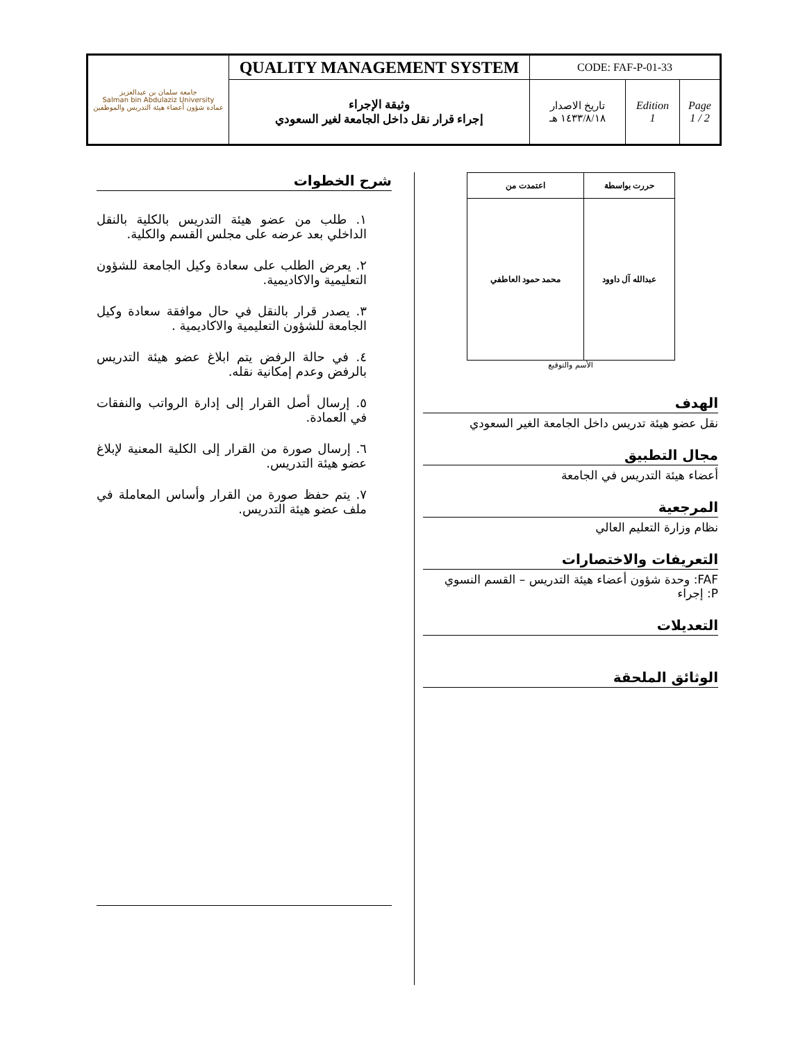| جامعة سلمان بن عبدالعزيز Salman bin Abdulaziz University عمادة شؤون أعضاء هيئة التدريس والموظفين | QUALITY MANAGEMENT SYSTEM | CODE: FAF-P-01-33 | | |
| | وثيقة الإجراء إجراء قرار نقل داخل الجامعة لغير السعودي | تاريخ الاصدار ١٤٣٣/٨/١٨ هـ | Edition 1 | Page 1 / 2 |
| حررت بواسطة | اعتمدت من |
| عبدالله آل داوود | محمد حمود العاطفي |
الأسم والتوقيع
الهدف
نقل عضو هيئة تدريس داخل الجامعة الغير السعودي
مجال التطبيق
أعضاء هيئة التدريس في الجامعة
المرجعية
نظام وزارة التعليم العالي
التعريفات والاختصارات
FAF: وحدة شؤون أعضاء هيئة التدريس – القسم النسوي
P: إجراء
التعديلات
الوثائق الملحقة
شرح الخطوات
١. طلب من عضو هيئة التدريس بالكلية بالنقل الداخلي بعد عرضه على مجلس القسم والكلية.
٢. يعرض الطلب على سعادة وكيل الجامعة للشؤون التعليمية والاكاديمية.
٣. يصدر قرار بالنقل في حال موافقة سعادة وكيل الجامعة للشؤون التعليمية والاكاديمية .
٤. في حالة الرفض يتم ابلاغ عضو هيئة التدريس بالرفض وعدم إمكانية نقله.
٥. إرسال أصل القرار إلى إدارة الرواتب والنفقات في العمادة.
٦. إرسال صورة من القرار إلى الكلية المعنية لإبلاغ عضو هيئة التدريس.
٧. يتم حفظ صورة من القرار وأساس المعاملة في ملف عضو هيئة التدريس.